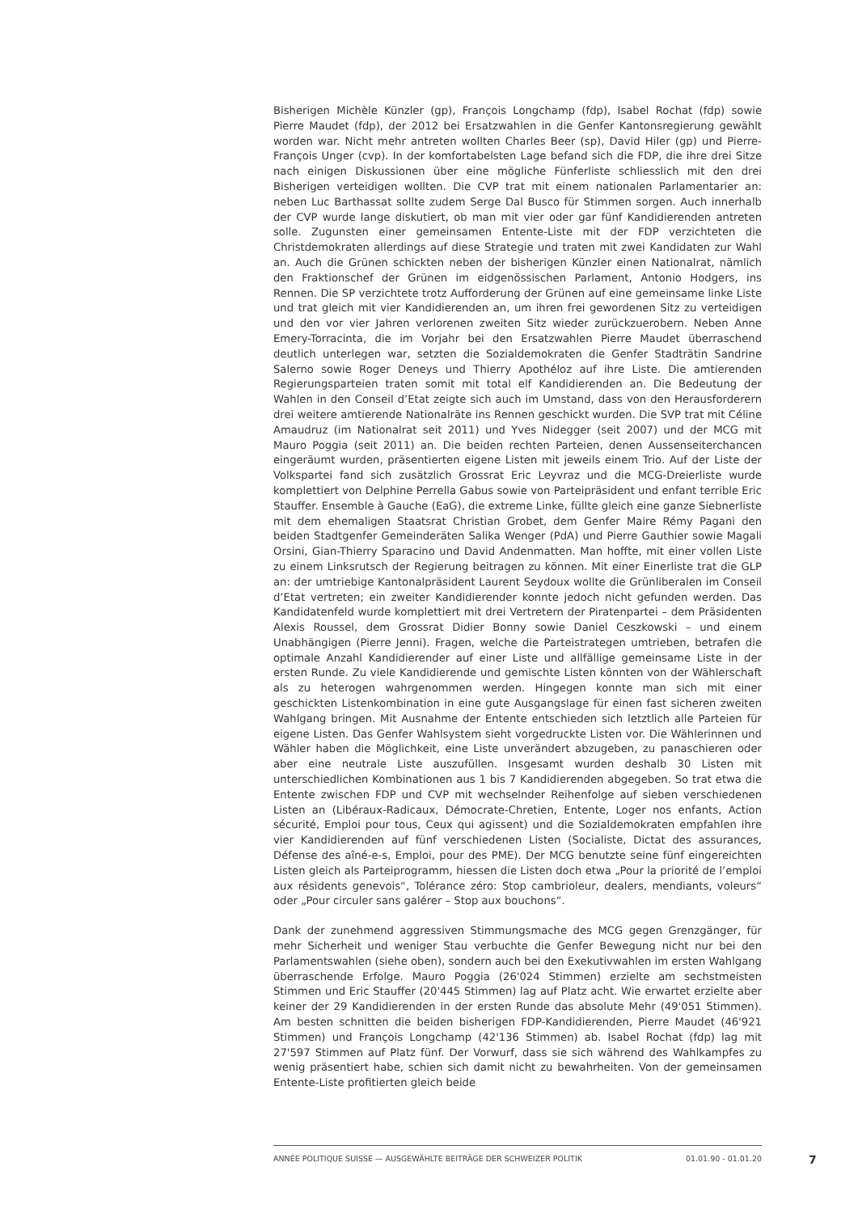Bisherigen Michèle Künzler (gp), François Longchamp (fdp), Isabel Rochat (fdp) sowie Pierre Maudet (fdp), der 2012 bei Ersatzwahlen in die Genfer Kantonsregierung gewählt worden war. Nicht mehr antreten wollten Charles Beer (sp), David Hiler (gp) und Pierre-François Unger (cvp). In der komfortabelsten Lage befand sich die FDP, die ihre drei Sitze nach einigen Diskussionen über eine mögliche Fünferliste schliesslich mit den drei Bisherigen verteidigen wollten. Die CVP trat mit einem nationalen Parlamentarier an: neben Luc Barthassat sollte zudem Serge Dal Busco für Stimmen sorgen. Auch innerhalb der CVP wurde lange diskutiert, ob man mit vier oder gar fünf Kandidierenden antreten solle. Zugunsten einer gemeinsamen Entente-Liste mit der FDP verzichteten die Christdemokraten allerdings auf diese Strategie und traten mit zwei Kandidaten zur Wahl an. Auch die Grünen schickten neben der bisherigen Künzler einen Nationalrat, nämlich den Fraktionschef der Grünen im eidgenössischen Parlament, Antonio Hodgers, ins Rennen. Die SP verzichtete trotz Aufforderung der Grünen auf eine gemeinsame linke Liste und trat gleich mit vier Kandidierenden an, um ihren frei gewordenen Sitz zu verteidigen und den vor vier Jahren verlorenen zweiten Sitz wieder zurückzuerobern. Neben Anne Emery-Torracinta, die im Vorjahr bei den Ersatzwahlen Pierre Maudet überraschend deutlich unterlegen war, setzten die Sozialdemokraten die Genfer Stadträtin Sandrine Salerno sowie Roger Deneys und Thierry Apothéloz auf ihre Liste. Die amtierenden Regierungsparteien traten somit mit total elf Kandidierenden an. Die Bedeutung der Wahlen in den Conseil d’Etat zeigte sich auch im Umstand, dass von den Herausforderern drei weitere amtierende Nationalräte ins Rennen geschickt wurden. Die SVP trat mit Céline Amaudruz (im Nationalrat seit 2011) und Yves Nidegger (seit 2007) und der MCG mit Mauro Poggia (seit 2011) an. Die beiden rechten Parteien, denen Aussenseiterchancen eingeräumt wurden, präsentierten eigene Listen mit jeweils einem Trio. Auf der Liste der Volkspartei fand sich zusätzlich Grossrat Eric Leyvraz und die MCG-Dreierliste wurde komplettiert von Delphine Perrella Gabus sowie von Parteipräsident und enfant terrible Eric Stauffer. Ensemble à Gauche (EaG), die extreme Linke, füllte gleich eine ganze Siebnerliste mit dem ehemaligen Staatsrat Christian Grobet, dem Genfer Maire Rémy Pagani den beiden Stadtgenfer Gemeinderäten Salika Wenger (PdA) und Pierre Gauthier sowie Magali Orsini, Gian-Thierry Sparacino und David Andenmatten. Man hoffte, mit einer vollen Liste zu einem Linksrutsch der Regierung beitragen zu können. Mit einer Einerliste trat die GLP an: der umtriebige Kantonalpräsident Laurent Seydoux wollte die Grünliberalen im Conseil d’Etat vertreten; ein zweiter Kandidierender konnte jedoch nicht gefunden werden. Das Kandidatenfeld wurde komplettiert mit drei Vertretern der Piratenpartei – dem Präsidenten Alexis Roussel, dem Grossrat Didier Bonny sowie Daniel Ceszkowski – und einem Unabhängigen (Pierre Jenni). Fragen, welche die Parteistrategen umtrieben, betrafen die optimale Anzahl Kandidierender auf einer Liste und allfällige gemeinsame Liste in der ersten Runde. Zu viele Kandidierende und gemischte Listen könnten von der Wählerschaft als zu heterogen wahrgenommen werden. Hingegen konnte man sich mit einer geschickten Listenkombination in eine gute Ausgangslage für einen fast sicheren zweiten Wahlgang bringen. Mit Ausnahme der Entente entschieden sich letztlich alle Parteien für eigene Listen. Das Genfer Wahlsystem sieht vorgedruckte Listen vor. Die Wählerinnen und Wähler haben die Möglichkeit, eine Liste unverändert abzugeben, zu panaschieren oder aber eine neutrale Liste auszufüllen. Insgesamt wurden deshalb 30 Listen mit unterschiedlichen Kombinationen aus 1 bis 7 Kandidierenden abgegeben. So trat etwa die Entente zwischen FDP und CVP mit wechselnder Reihenfolge auf sieben verschiedenen Listen an (Libéraux-Radicaux, Démocrate-Chretien, Entente, Loger nos enfants, Action sécurité, Emploi pour tous, Ceux qui agissent) und die Sozialdemokraten empfahlen ihre vier Kandidierenden auf fünf verschiedenen Listen (Socialiste, Dictat des assurances, Défense des aîné-e-s, Emploi, pour des PME). Der MCG benutzte seine fünf eingereichten Listen gleich als Parteiprogramm, hiessen die Listen doch etwa „Pour la priorité de l’emploi aux résidents genevois“, Tolérance zéro: Stop cambrioleur, dealers, mendiants, voleurs“ oder „Pour circuler sans galérer – Stop aux bouchons“.
Dank der zunehmend aggressiven Stimmungsmache des MCG gegen Grenzgänger, für mehr Sicherheit und weniger Stau verbuchte die Genfer Bewegung nicht nur bei den Parlamentswahlen (siehe oben), sondern auch bei den Exekutivwahlen im ersten Wahlgang überraschende Erfolge. Mauro Poggia (26'024 Stimmen) erzielte am sechstmeisten Stimmen und Eric Stauffer (20'445 Stimmen) lag auf Platz acht. Wie erwartet erzielte aber keiner der 29 Kandidierenden in der ersten Runde das absolute Mehr (49'051 Stimmen). Am besten schnitten die beiden bisherigen FDP-Kandidierenden, Pierre Maudet (46'921 Stimmen) und François Longchamp (42'136 Stimmen) ab. Isabel Rochat (fdp) lag mit 27'597 Stimmen auf Platz fünf. Der Vorwurf, dass sie sich während des Wahlkampfes zu wenig präsentiert habe, schien sich damit nicht zu bewahrheiten. Von der gemeinsamen Entente-Liste profitierten gleich beide
ANNÉE POLITIQUE SUISSE — AUSGEWÄHLTE BEITRÄGE DER SCHWEIZER POLITIK 01.01.90 - 01.01.20
7